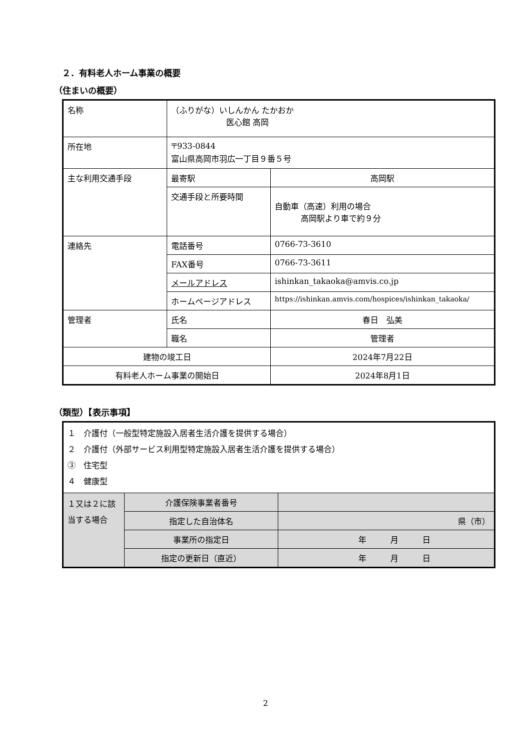２．有料老人ホーム事業の概要
（住まいの概要）
| 名称 | （ふりがな）いしんかん たかおか 医心館 高岡 | |
| 所在地 | 〒933-0844 富山県高岡市羽広一丁目９番５号 | |
| 主な利用交通手段 | 最寄駅 | 高岡駅 |
| | 交通手段と所要時間 | 自動車（高速）利用の場合 高岡駅より車で約９分 |
| 連絡先 | 電話番号 | 0766-73-3610 |
| | FAX番号 | 0766-73-3611 |
| | メールアドレス | ishinkan_takaoka@amvis.co.jp |
| | ホームページアドレス | https://ishinkan.amvis.com/hospices/ishinkan_takaoka/ |
| 管理者 | 氏名 | 春日 弘美 |
| | 職名 | 管理者 |
| 建物の竣工日 | | 2024年7月22日 |
| 有料老人ホーム事業の開始日 | | 2024年8月1日 |
（類型）【表示事項】
| １ 介護付（一般型特定施設入居者生活介護を提供する場合） ２ 介護付（外部サービス利用型特定施設入居者生活介護を提供する場合） ③ 住宅型 ４ 健康型 | | |
| １又は２に該当する場合 | 介護保険事業者番号 | |
| | 指定した自治体名 | 県（市） |
| | 事業所の指定日 | 年 月 日 |
| | 指定の更新日（直近） | 年 月 日 |
2